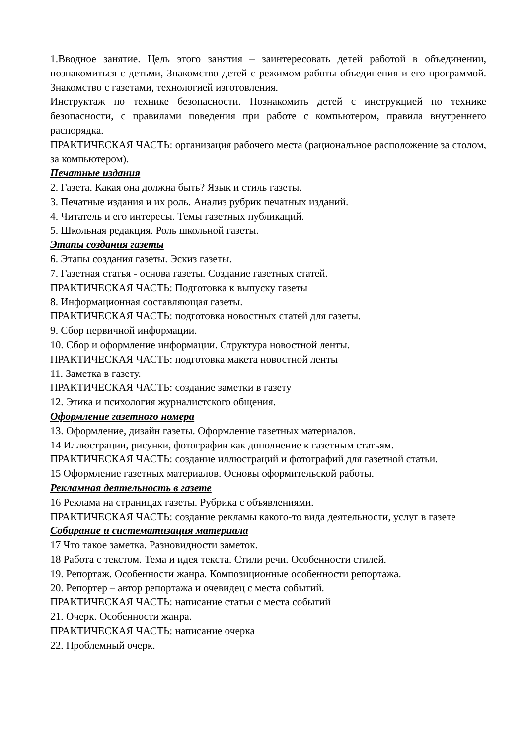1.Вводное занятие. Цель этого занятия – заинтересовать детей работой в объединении, познакомиться с детьми, Знакомство детей с режимом работы объединения и его программой. Знакомство с газетами, технологией изготовления.
Инструктаж по технике безопасности. Познакомить детей с инструкцией по технике безопасности, с правилами поведения при работе с компьютером, правила внутреннего распорядка.
ПРАКТИЧЕСКАЯ ЧАСТЬ: организация рабочего места (рациональное расположение за столом, за компьютером).
Печатные издания
2. Газета. Какая она должна быть? Язык и стиль газеты.
3. Печатные издания и их роль. Анализ рубрик печатных изданий.
4. Читатель и его интересы. Темы газетных публикаций.
5. Школьная редакция. Роль школьной газеты.
Этапы создания газеты
6. Этапы создания газеты. Эскиз газеты.
7. Газетная статья - основа газеты. Создание газетных статей.
ПРАКТИЧЕСКАЯ ЧАСТЬ: Подготовка к выпуску газеты
8. Информационная составляющая газеты.
ПРАКТИЧЕСКАЯ ЧАСТЬ: подготовка новостных статей для газеты.
9. Сбор первичной информации.
10. Сбор и оформление информации. Структура новостной ленты.
ПРАКТИЧЕСКАЯ ЧАСТЬ: подготовка макета новостной ленты
11. Заметка в газету.
ПРАКТИЧЕСКАЯ ЧАСТЬ: создание заметки в газету
12. Этика и психология журналистского общения.
Оформление газетного номера
13. Оформление, дизайн газеты. Оформление газетных материалов.
14 Иллюстрации, рисунки, фотографии как дополнение к газетным статьям.
ПРАКТИЧЕСКАЯ ЧАСТЬ: создание иллюстраций и фотографий для газетной статьи.
15 Оформление газетных материалов. Основы оформительской работы.
Рекламная деятельность в газете
16 Реклама на страницах газеты. Рубрика с объявлениями.
ПРАКТИЧЕСКАЯ ЧАСТЬ: создание рекламы какого-то вида деятельности, услуг в газете
Собирание и систематизация материала
17 Что такое заметка. Разновидности заметок.
18 Работа с текстом. Тема и идея текста. Стили речи. Особенности стилей.
19. Репортаж. Особенности жанра. Композиционные особенности репортажа.
20. Репортер – автор репортажа и очевидец с места событий.
ПРАКТИЧЕСКАЯ ЧАСТЬ: написание статьи с места событий
21. Очерк. Особенности жанра.
ПРАКТИЧЕСКАЯ ЧАСТЬ: написание очерка
22. Проблемный очерк.